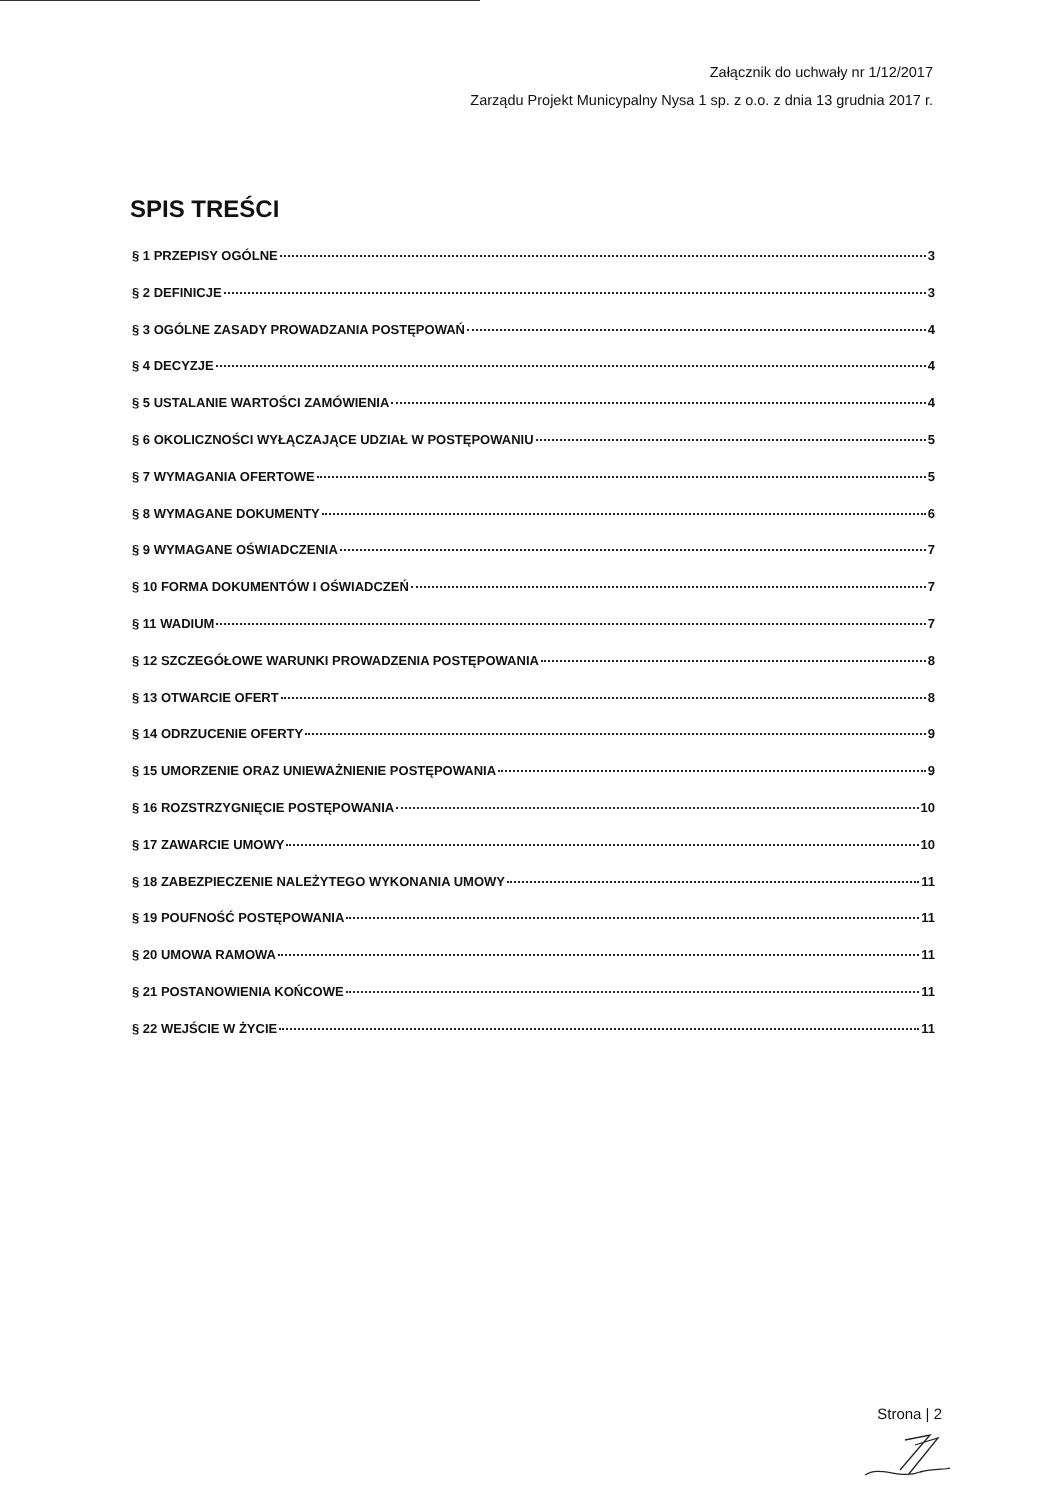Załącznik do uchwały nr 1/12/2017
Zarządu Projekt Municypalny Nysa 1 sp. z o.o. z dnia 13 grudnia 2017 r.
SPIS TREŚCI
§ 1 PRZEPISY OGÓLNE 3
§ 2 DEFINICJE 3
§ 3 OGÓLNE ZASADY PROWADZANIA POSTĘPOWAŃ 4
§ 4 DECYZJE 4
§ 5 USTALANIE WARTOŚCI ZAMÓWIENIA 4
§ 6 OKOLICZNOŚCI WYŁĄCZAJĄCE UDZIAŁ W POSTĘPOWANIU 5
§ 7 WYMAGANIA OFERTOWE 5
§ 8 WYMAGANE DOKUMENTY 6
§ 9 WYMAGANE OŚWIADCZENIA 7
§ 10 FORMA DOKUMENTÓW I OŚWIADCZEŃ 7
§ 11 WADIUM 7
§ 12 SZCZEGÓŁOWE WARUNKI PROWADZENIA POSTĘPOWANIA 8
§ 13 OTWARCIE OFERT 8
§ 14 ODRZUCENIE OFERTY 9
§ 15 UMORZENIE ORAZ UNIEWAŻNIENIE POSTĘPOWANIA 9
§ 16 ROZSTRZYGNIĘCIE POSTĘPOWANIA 10
§ 17 ZAWARCIE UMOWY 10
§ 18 ZABEZPIECZENIE NALEŻYTEGO WYKONANIA UMOWY 11
§ 19 POUFNOŚĆ POSTĘPOWANIA 11
§ 20 UMOWA RAMOWA 11
§ 21 POSTANOWIENIA KOŃCOWE 11
§ 22 WEJŚCIE W ŻYCIE 11
Strona | 2